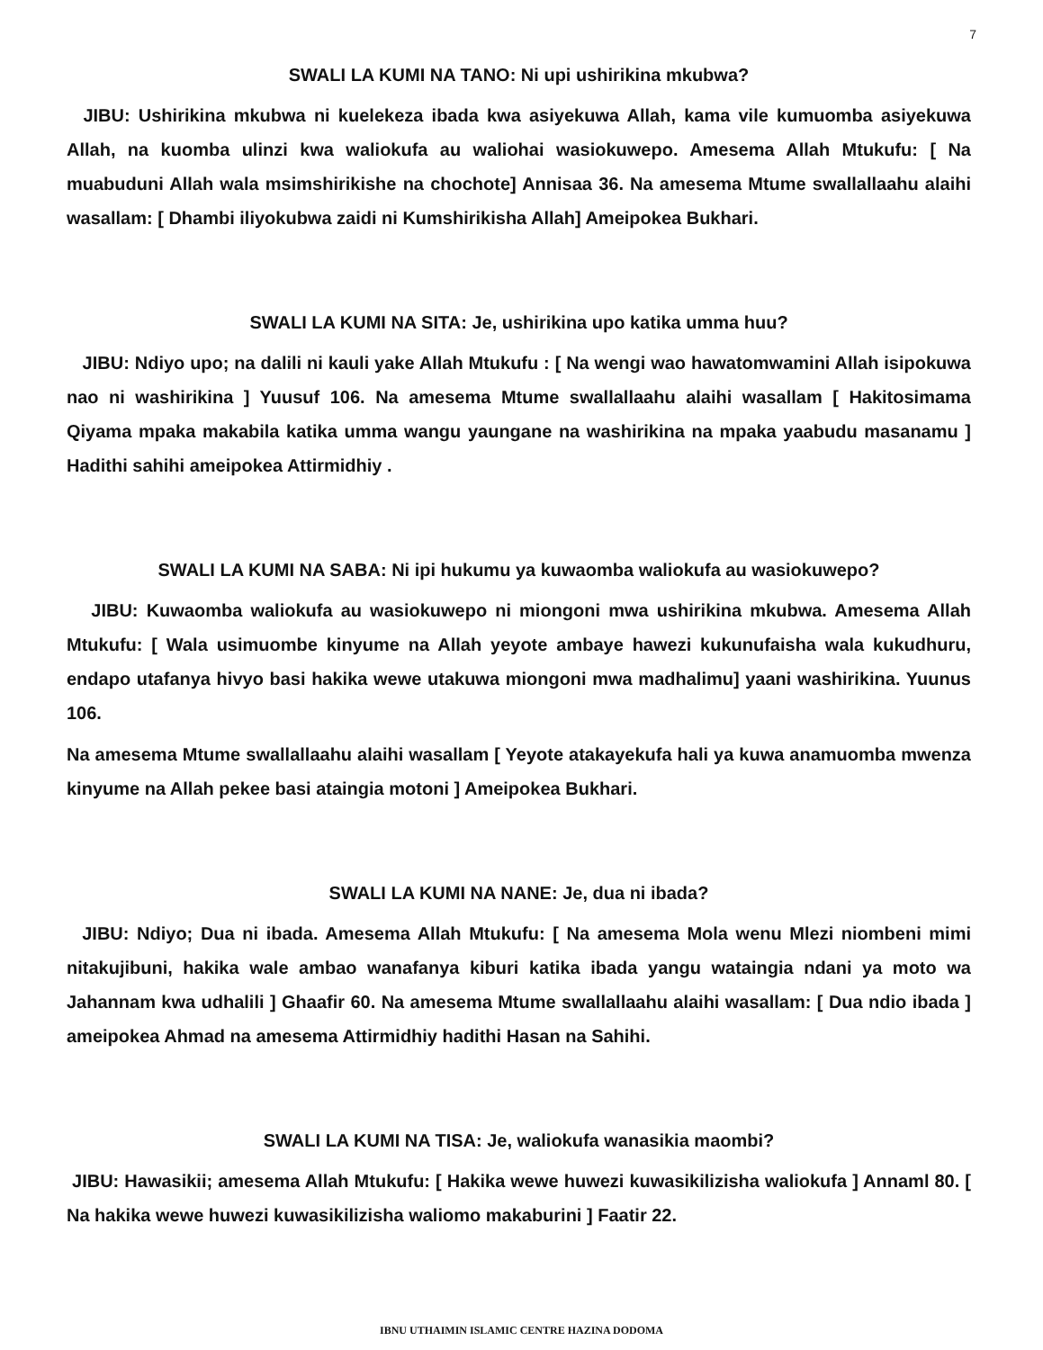7
SWALI LA KUMI NA TANO: Ni upi ushirikina mkubwa?
JIBU: Ushirikina mkubwa ni kuelekeza ibada kwa asiyekuwa Allah, kama vile kumuomba asiyekuwa Allah, na kuomba ulinzi kwa waliokufa au waliohai wasiokuwepo. Amesema Allah Mtukufu: [ Na muabuduni Allah wala msimshirikishe na chochote] Annisaa 36. Na amesema Mtume swallallaahu alaihi wasallam: [ Dhambi iliyokubwa zaidi ni Kumshirikisha Allah] Ameipokea Bukhari.
SWALI LA KUMI NA SITA: Je, ushirikina upo katika umma huu?
JIBU: Ndiyo upo; na dalili ni kauli yake Allah Mtukufu : [ Na wengi wao hawatomwamini Allah isipokuwa nao ni washirikina ] Yuusuf 106. Na amesema Mtume swallallaahu alaihi wasallam [ Hakitosimama Qiyama mpaka makabila katika umma wangu yaungane na washirikina na mpaka yaabudu masanamu ] Hadithi sahihi ameipokea Attirmidhiy .
SWALI LA KUMI NA SABA: Ni ipi hukumu ya kuwaomba waliokufa au wasiokuwepo?
JIBU: Kuwaomba waliokufa au wasiokuwepo ni miongoni mwa ushirikina mkubwa. Amesema Allah Mtukufu: [ Wala usimuombe kinyume na Allah yeyote ambaye hawezi kukunufaisha wala kukudhuru, endapo utafanya hivyo basi hakika wewe utakuwa miongoni mwa madhalimu] yaani washirikina. Yuunus 106.
Na amesema Mtume swallallaahu alaihi wasallam [ Yeyote atakayekufa hali ya kuwa anamuomba mwenza kinyume na Allah pekee basi ataingia motoni ] Ameipokea Bukhari.
SWALI LA KUMI NA NANE: Je, dua ni ibada?
JIBU: Ndiyo; Dua ni ibada. Amesema Allah Mtukufu: [ Na amesema Mola wenu Mlezi niombeni mimi nitakujibuni, hakika wale ambao wanafanya kiburi katika ibada yangu wataingia ndani ya moto wa Jahannam kwa udhalili ] Ghaafir 60. Na amesema Mtume swallallaahu alaihi wasallam: [ Dua ndio ibada ] ameipokea Ahmad na amesema Attirmidhiy hadithi Hasan na Sahihi.
SWALI LA KUMI NA TISA: Je, waliokufa wanasikia maombi?
JIBU: Hawasikii; amesema Allah Mtukufu: [ Hakika wewe huwezi kuwasikilizisha waliokufa ] Annaml 80. [ Na hakika wewe huwezi kuwasikilizisha waliomo makaburini ] Faatir 22.
IBNU UTHAIMIN ISLAMIC CENTRE HAZINA DODOMA